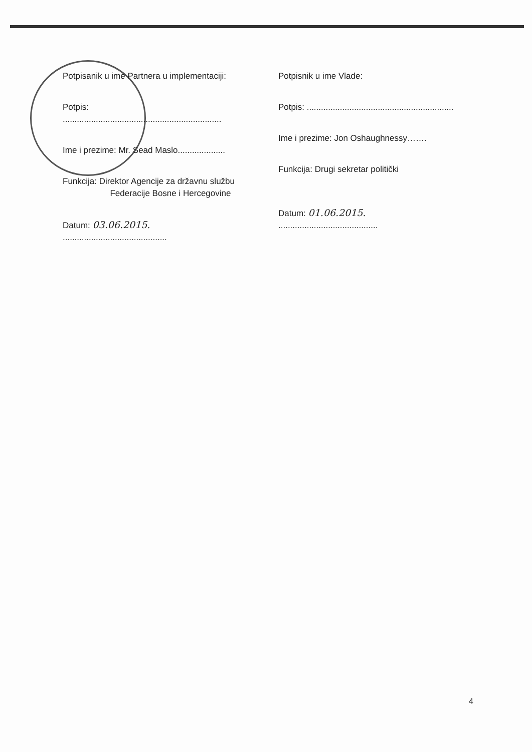Potpisanik u ime Partnera u implementaciji:
Potpis: ...................................................................
Ime i prezime: Mr. Sead Maslo....................
Funkcija: Direktor Agencije za državnu službu
Federacije Bosne i Hercegovine
Datum: 03.06.2015. ............................................
Potpisnik u ime Vlade:
Potpis: ..............................................................
Ime i prezime: Jon Oshaughnessy…….
Funkcija: Drugi sekretar politički
Datum: 01.06.2015. ..........................................
4